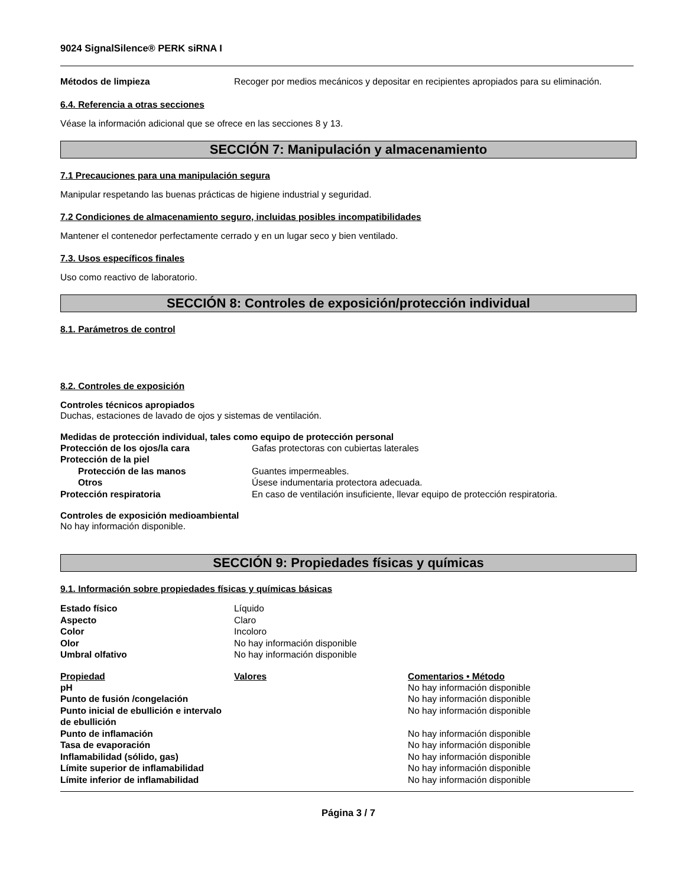9024 SignalSilence® PERK siRNA I
| Métodos de limpieza | Recoger por medios mecánicos y depositar en recipientes apropiados para su eliminación. |
6.4. Referencia a otras secciones
Véase la información adicional que se ofrece en las secciones 8 y 13.
SECCIÓN 7: Manipulación y almacenamiento
7.1 Precauciones para una manipulación segura
Manipular respetando las buenas prácticas de higiene industrial y seguridad.
7.2 Condiciones de almacenamiento seguro, incluidas posibles incompatibilidades
Mantener el contenedor perfectamente cerrado y en un lugar seco y bien ventilado.
7.3. Usos específicos finales
Uso como reactivo de laboratorio.
SECCIÓN 8: Controles de exposición/protección individual
8.1. Parámetros de control
8.2. Controles de exposición
Controles técnicos apropiados
Duchas, estaciones de lavado de ojos y sistemas de ventilación.
Medidas de protección individual, tales como equipo de protección personal
| Protección de los ojos/la cara | Gafas protectoras con cubiertas laterales |
| Protección de la piel | |
| Protección de las manos | Guantes impermeables. |
| Otros | Úsese indumentaria protectora adecuada. |
| Protección respiratoria | En caso de ventilación insuficiente, llevar equipo de protección respiratoria. |
Controles de exposición medioambiental
No hay información disponible.
SECCIÓN 9: Propiedades físicas y químicas
9.1. Información sobre propiedades físicas y químicas básicas
| Estado físico | Líquido |
| Aspecto | Claro |
| Color | Incoloro |
| Olor | No hay información disponible |
| Umbral olfativo | No hay información disponible |
| Propiedad | Valores | Comentarios • Método |
| --- | --- | --- |
| pH | | No hay información disponible |
| Punto de fusión /congelación | | No hay información disponible |
| Punto inicial de ebullición e intervalo de ebullición | | No hay información disponible |
| Punto de inflamación | | No hay información disponible |
| Tasa de evaporación | | No hay información disponible |
| Inflamabilidad (sólido, gas) | | No hay información disponible |
| Límite superior de inflamabilidad | | No hay información disponible |
| Límite inferior de inflamabilidad | | No hay información disponible |
Página 3 / 7